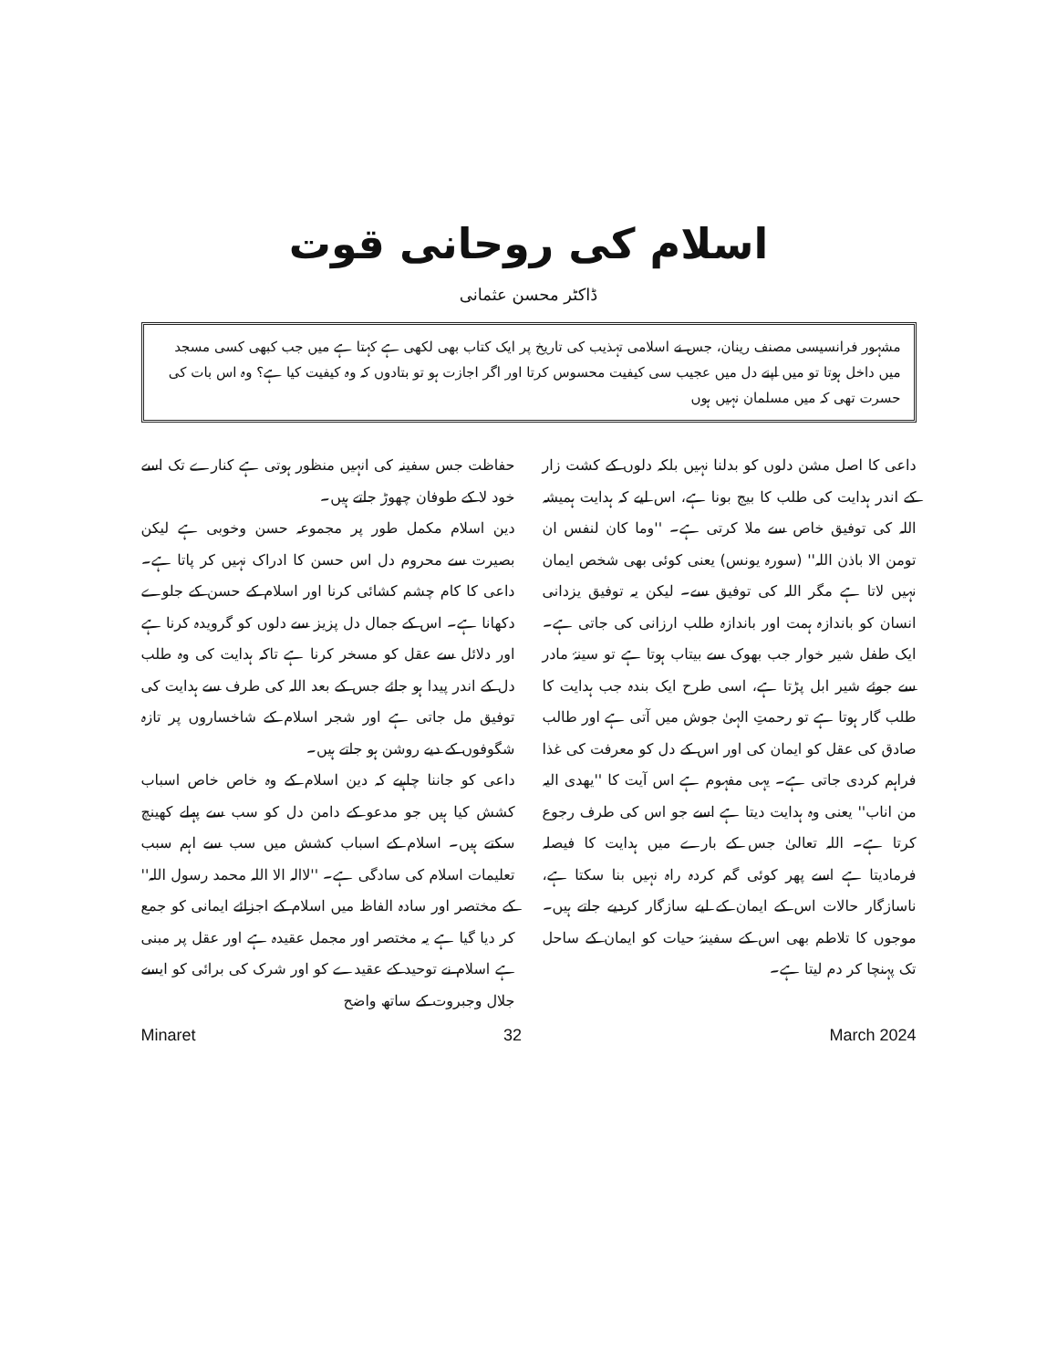اسلام کی روحانی قوت
ڈاکٹر محسن عثمانی
مشہور فرانسیسی مصنف رینان، جس نے اسلامی تہذیب کی تاریخ پر ایک کتاب بھی لکھی ہے کہتا ہے میں جب کبھی کسی مسجد میں داخل ہوتا تو میں اپنے دل میں عجیب سی کیفیت محسوس کرتا اور اگر اجازت ہو تو بتادوں کہ وہ کیفیت کیا ہے؟ وہ اس بات کی حسرت تھی کہ میں مسلمان نہیں ہوں
داعی کا اصل مشن دلوں کو بدلنا نہیں بلکہ دلوں کے کشت زار کے اندر ہدایت کی طلب کا بیج بونا ہے، اس لیے کہ ہدایت ہمیشہ اللہ کی توفیق خاص سے ملا کرتی ہے۔ ''وما کان لنفس ان تومن الا باذن اللہ'' (سورہ یونس) یعنی کوئی بھی شخص ایمان نہیں لاتا ہے مگر اللہ کی توفیق سے۔ لیکن یہ توفیق یزدانی انسان کو باندازہ ہمت اور باندازہ طلب ارزانی کی جاتی ہے۔ ایک طفل شیر خوار جب بھوک سے بیتاب ہوتا ہے تو سینۂ مادر سے جوئے شیر ابل پڑتا ہے، اسی طرح ایک بندہ جب ہدایت کا طلب گار ہوتا ہے تو رحمتِ الہیٰ جوش میں آتی ہے اور طالب صادق کی عقل کو ایمان کی اور اس کے دل کو معرفت کی غذا فراہم کردی جاتی ہے۔ یہی مفہوم ہے اس آیت کا ''یھدی الیہ من اناب'' یعنی وہ ہدایت دیتا ہے اسے جو اس کی طرف رجوع کرتا ہے۔ اللہ تعالیٰ جس کے بارے میں ہدایت کا فیصلہ فرمادیتا ہے اسے پھر کوئی گم کردہ راہ نہیں بنا سکتا ہے، ناسازگار حالات اس کے ایمان کے لیے سازگار کردیے جاتے ہیں۔ موجوں کا تلاطم بھی اس کے سفینۂ حیات کو ایمان کے ساحل تک پہنچا کر دم لیتا ہے۔
حفاظت جس سفینہ کی انہیں منظور ہوتی ہے کنارے تک اسے خود لا کے طوفان چھوڑ جاتے ہیں۔
دین اسلام مکمل طور پر مجموعہ حسن وخوبی ہے لیکن بصیرت سے محروم دل اس حسن کا ادراک نہیں کر پاتا ہے۔ داعی کا کام چشم کشائی کرنا اور اسلام کے حسن کے جلوے دکھانا ہے۔ اس کے جمال دل پزیز سے دلوں کو گرویدہ کرنا ہے اور دلائل سے عقل کو مسخر کرنا ہے تاکہ ہدایت کی وہ طلب دل کے اندر پیدا ہو جائے جس کے بعد اللہ کی طرف سے ہدایت کی توفیق مل جاتی ہے اور شجر اسلام کے شاخساروں پر تازہ شگوفوں کے دیے روشن ہو جاتے ہیں۔
داعی کو جاننا چاہیے کہ دین اسلام کے وہ خاص خاص اسباب کشش کیا ہیں جو مدعو کے دامن دل کو سب سے پہلے کھینچ سکتے ہیں۔ اسلام کے اسباب کشش میں سب سے اہم سبب تعلیمات اسلام کی سادگی ہے۔ ''لاالہ الا اللہ محمد رسول اللہ'' کے مختصر اور سادہ الفاظ میں اسلام کے اجزائے ایمانی کو جمع کر دیا گیا ہے یہ مختصر اور مجمل عقیدہ ہے اور عقل پر مبنی ہے اسلام نے توحید کے عقیدے کو اور شرک کی برائی کو ایسے جلال وجبروت کے ساتھ واضح
Minaret 32 March 2024